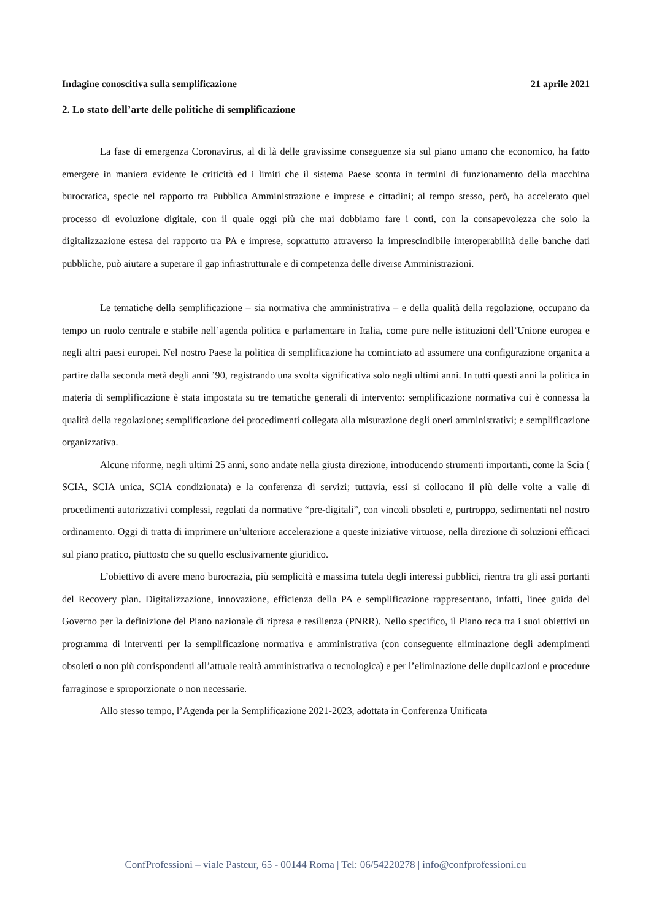Indagine conoscitiva sulla semplificazione 21 aprile 2021
2. Lo stato dell’arte delle politiche di semplificazione
La fase di emergenza Coronavirus, al di là delle gravissime conseguenze sia sul piano umano che economico, ha fatto emergere in maniera evidente le criticità ed i limiti che il sistema Paese sconta in termini di funzionamento della macchina burocratica, specie nel rapporto tra Pubblica Amministrazione e imprese e cittadini; al tempo stesso, però, ha accelerato quel processo di evoluzione digitale, con il quale oggi più che mai dobbiamo fare i conti, con la consapevolezza che solo la digitalizzazione estesa del rapporto tra PA e imprese, soprattutto attraverso la imprescindibile interoperabilità delle banche dati pubbliche, può aiutare a superare il gap infrastrutturale e di competenza delle diverse Amministrazioni.
Le tematiche della semplificazione – sia normativa che amministrativa – e della qualità della regolazione, occupano da tempo un ruolo centrale e stabile nell’agenda politica e parlamentare in Italia, come pure nelle istituzioni dell’Unione europea e negli altri paesi europei. Nel nostro Paese la politica di semplificazione ha cominciato ad assumere una configurazione organica a partire dalla seconda metà degli anni ’90, registrando una svolta significativa solo negli ultimi anni. In tutti questi anni la politica in materia di semplificazione è stata impostata su tre tematiche generali di intervento: semplificazione normativa cui è connessa la qualità della regolazione; semplificazione dei procedimenti collegata alla misurazione degli oneri amministrativi; e semplificazione organizzativa.
Alcune riforme, negli ultimi 25 anni, sono andate nella giusta direzione, introducendo strumenti importanti, come la Scia ( SCIA, SCIA unica, SCIA condizionata) e la conferenza di servizi; tuttavia, essi si collocano il più delle volte a valle di procedimenti autorizzativi complessi, regolati da normative “pre-digitali”, con vincoli obsoleti e, purtroppo, sedimentati nel nostro ordinamento. Oggi di tratta di imprimere un’ulteriore accelerazione a queste iniziative virtuose, nella direzione di soluzioni efficaci sul piano pratico, piuttosto che su quello esclusivamente giuridico.
L’obiettivo di avere meno burocrazia, più semplicità e massima tutela degli interessi pubblici, rientra tra gli assi portanti del Recovery plan. Digitalizzazione, innovazione, efficienza della PA e semplificazione rappresentano, infatti, linee guida del Governo per la definizione del Piano nazionale di ripresa e resilienza (PNRR). Nello specifico, il Piano reca tra i suoi obiettivi un programma di interventi per la semplificazione normativa e amministrativa (con conseguente eliminazione degli adempimenti obsoleti o non più corrispondenti all’attuale realtà amministrativa o tecnologica) e per l’eliminazione delle duplicazioni e procedure farraginose e sproporzionate o non necessarie.
Allo stesso tempo, l’Agenda per la Semplificazione 2021-2023, adottata in Conferenza Unificata
ConfProfessioni – viale Pasteur, 65 - 00144 Roma | Tel: 06/54220278 | info@confprofessioni.eu